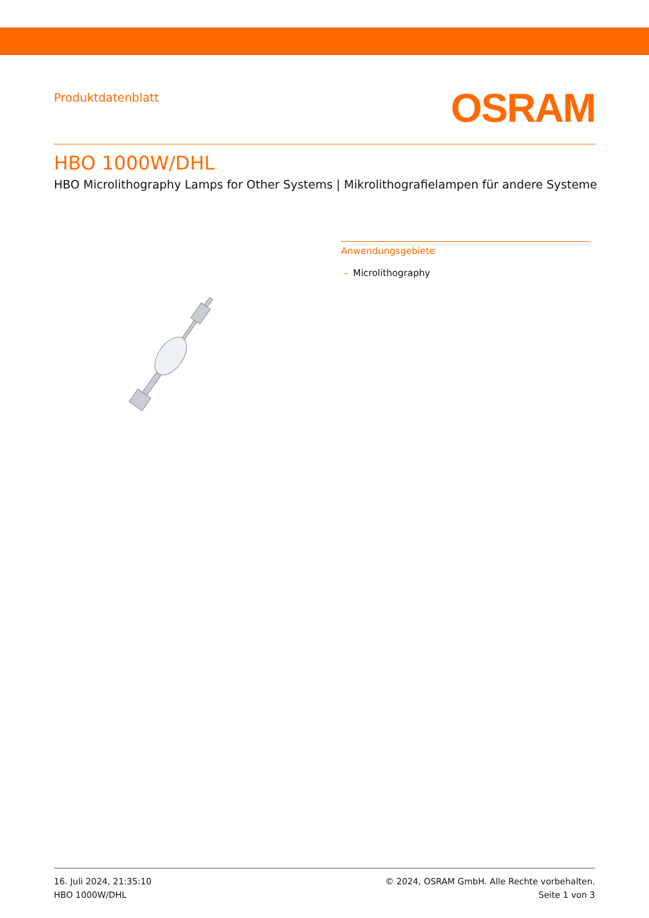Produktdatenblatt
OSRAM
HBO 1000W/DHL
HBO Microlithography Lamps for Other Systems | Mikrolithografielampen für andere Systeme
Anwendungsgebiete
– Microlithography
16. Juli 2024, 21:35:10
HBO 1000W/DHL
© 2024, OSRAM GmbH. Alle Rechte vorbehalten.
Seite 1 von 3